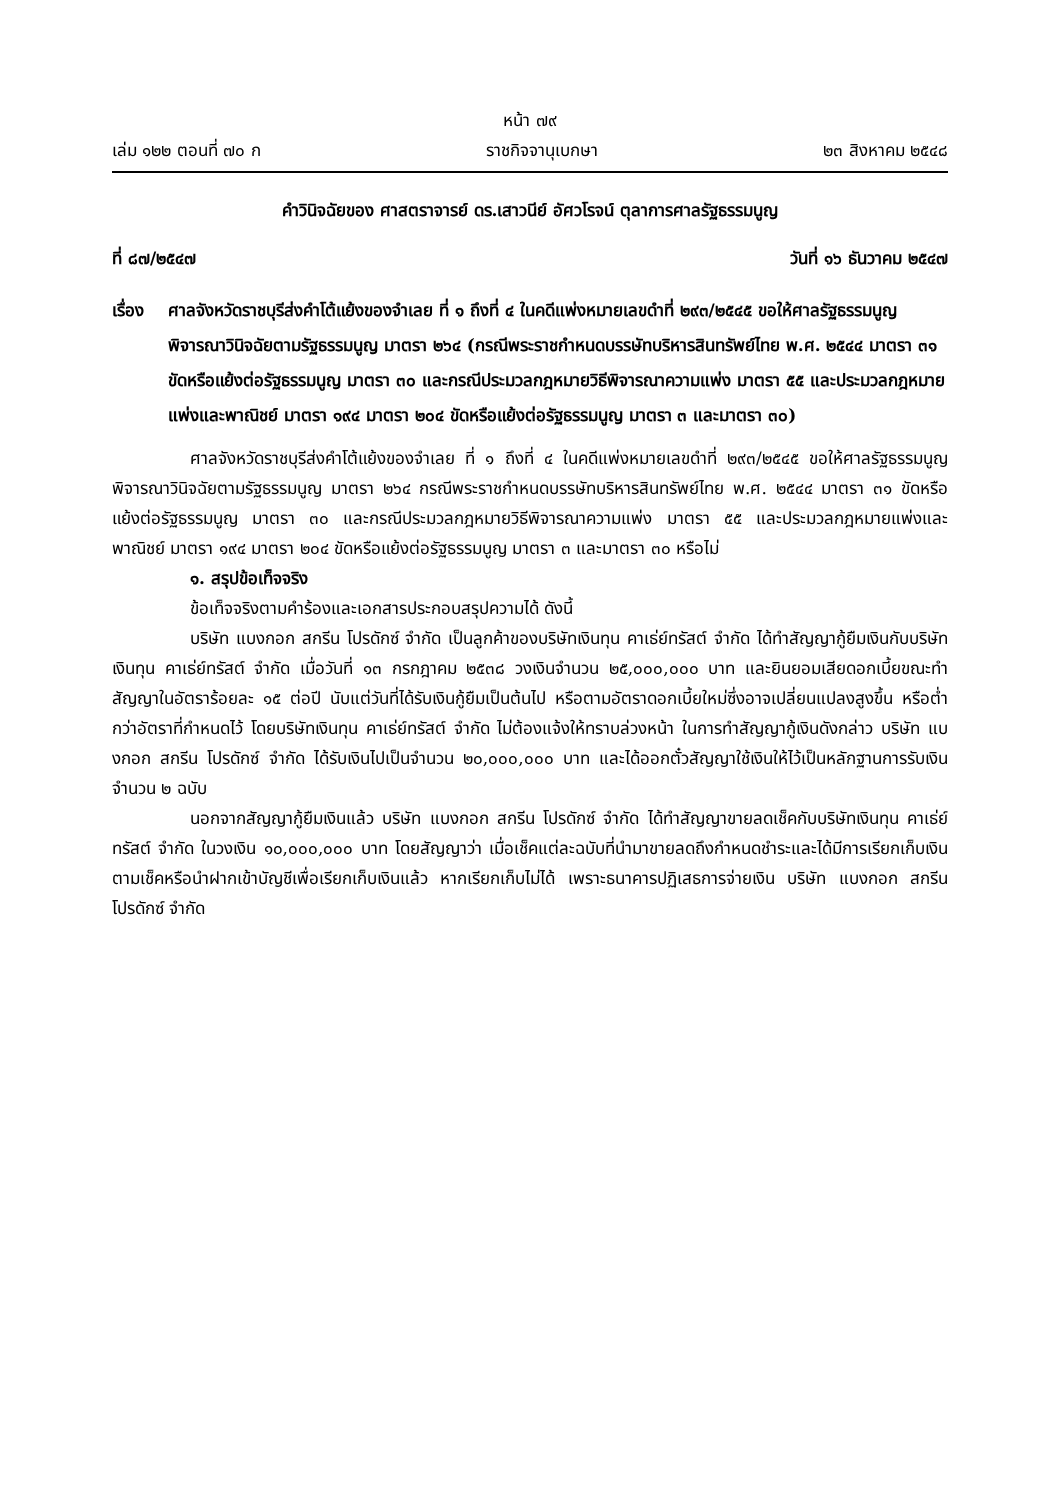หน้า ๗๙
เล่ม ๑๒๒ ตอนที่ ๗๐ ก ราชกิจจานุเบกษา ๒๓ สิงหาคม ๒๕๔๘
คำวินิจฉัยของ ศาสตราจารย์ ดร.เสาวนีย์ อัศวโรจน์ ตุลาการศาลรัฐธรรมนูญ
ที่ ๘๗/๒๕๔๗ วันที่ ๑๖ ธันวาคม ๒๕๔๗
เรื่อง ศาลจังหวัดราชบุรีส่งคำโต้แย้งของจำเลย ที่ ๑ ถึงที่ ๔ ในคดีแพ่งหมายเลขดำที่ ๒๙๓/๒๕๔๕ ขอให้ศาลรัฐธรรมนูญพิจารณาวินิจฉัยตามรัฐธรรมนูญ มาตรา ๒๖๔ (กรณีพระราชกำหนดบรรษัทบริหารสินทรัพย์ไทย พ.ศ. ๒๕๔๔ มาตรา ๓๑ ขัดหรือแย้งต่อรัฐธรรมนูญ มาตรา ๓๐ และกรณีประมวลกฎหมายวิธีพิจารณาความแพ่ง มาตรา ๕๕ และประมวลกฎหมายแพ่งและพาณิชย์ มาตรา ๑๙๔ มาตรา ๒๐๔ ขัดหรือแย้งต่อรัฐธรรมนูญ มาตรา ๓ และมาตรา ๓๐)
ศาลจังหวัดราชบุรีส่งคำโต้แย้งของจำเลย ที่ ๑ ถึงที่ ๔ ในคดีแพ่งหมายเลขดำที่ ๒๙๓/๒๕๔๕ ขอให้ศาลรัฐธรรมนูญพิจารณาวินิจฉัยตามรัฐธรรมนูญ มาตรา ๒๖๔ กรณีพระราชกำหนดบรรษัทบริหารสินทรัพย์ไทย พ.ศ. ๒๕๔๔ มาตรา ๓๑ ขัดหรือแย้งต่อรัฐธรรมนูญ มาตรา ๓๐ และกรณีประมวลกฎหมายวิธีพิจารณาความแพ่ง มาตรา ๕๕ และประมวลกฎหมายแพ่งและพาณิชย์ มาตรา ๑๙๔ มาตรา ๒๐๔ ขัดหรือแย้งต่อรัฐธรรมนูญ มาตรา ๓ และมาตรา ๓๐ หรือไม่
๑. สรุปข้อเท็จจริง
ข้อเท็จจริงตามคำร้องและเอกสารประกอบสรุปความได้ ดังนี้
บริษัท แบงกอก สกรีน โปรดักซ์ จำกัด เป็นลูกค้าของบริษัทเงินทุน คาเธ่ย์ทรัสต์ จำกัด ได้ทำสัญญากู้ยืมเงินกับบริษัทเงินทุน คาเธ่ย์ทรัสต์ จำกัด เมื่อวันที่ ๑๓ กรกฎาคม ๒๕๓๘ วงเงินจำนวน ๒๕,๐๐๐,๐๐๐ บาท และยินยอมเสียดอกเบี้ยขณะทำสัญญาในอัตราร้อยละ ๑๕ ต่อปี นับแต่วันที่ได้รับเงินกู้ยืมเป็นต้นไป หรือตามอัตราดอกเบี้ยใหม่ซึ่งอาจเปลี่ยนแปลงสูงขึ้น หรือต่ำกว่าอัตราที่กำหนดไว้ โดยบริษัทเงินทุน คาเธ่ย์ทรัสต์ จำกัด ไม่ต้องแจ้งให้ทราบล่วงหน้า ในการทำสัญญากู้เงินดังกล่าว บริษัท แบงกอก สกรีน โปรดักซ์ จำกัด ได้รับเงินไปเป็นจำนวน ๒๐,๐๐๐,๐๐๐ บาท และได้ออกตั๋วสัญญาใช้เงินให้ไว้เป็นหลักฐานการรับเงิน จำนวน ๒ ฉบับ
นอกจากสัญญากู้ยืมเงินแล้ว บริษัท แบงกอก สกรีน โปรดักซ์ จำกัด ได้ทำสัญญาขายลดเช็คกับบริษัทเงินทุน คาเธ่ย์ทรัสต์ จำกัด ในวงเงิน ๑๐,๐๐๐,๐๐๐ บาท โดยสัญญาว่า เมื่อเช็คแต่ละฉบับที่นำมาขายลดถึงกำหนดชำระและได้มีการเรียกเก็บเงินตามเช็คหรือนำฝากเข้าบัญชีเพื่อเรียกเก็บเงินแล้ว หากเรียกเก็บไม่ได้ เพราะธนาคารปฏิเสธการจ่ายเงิน บริษัท แบงกอก สกรีน โปรดักซ์ จำกัด